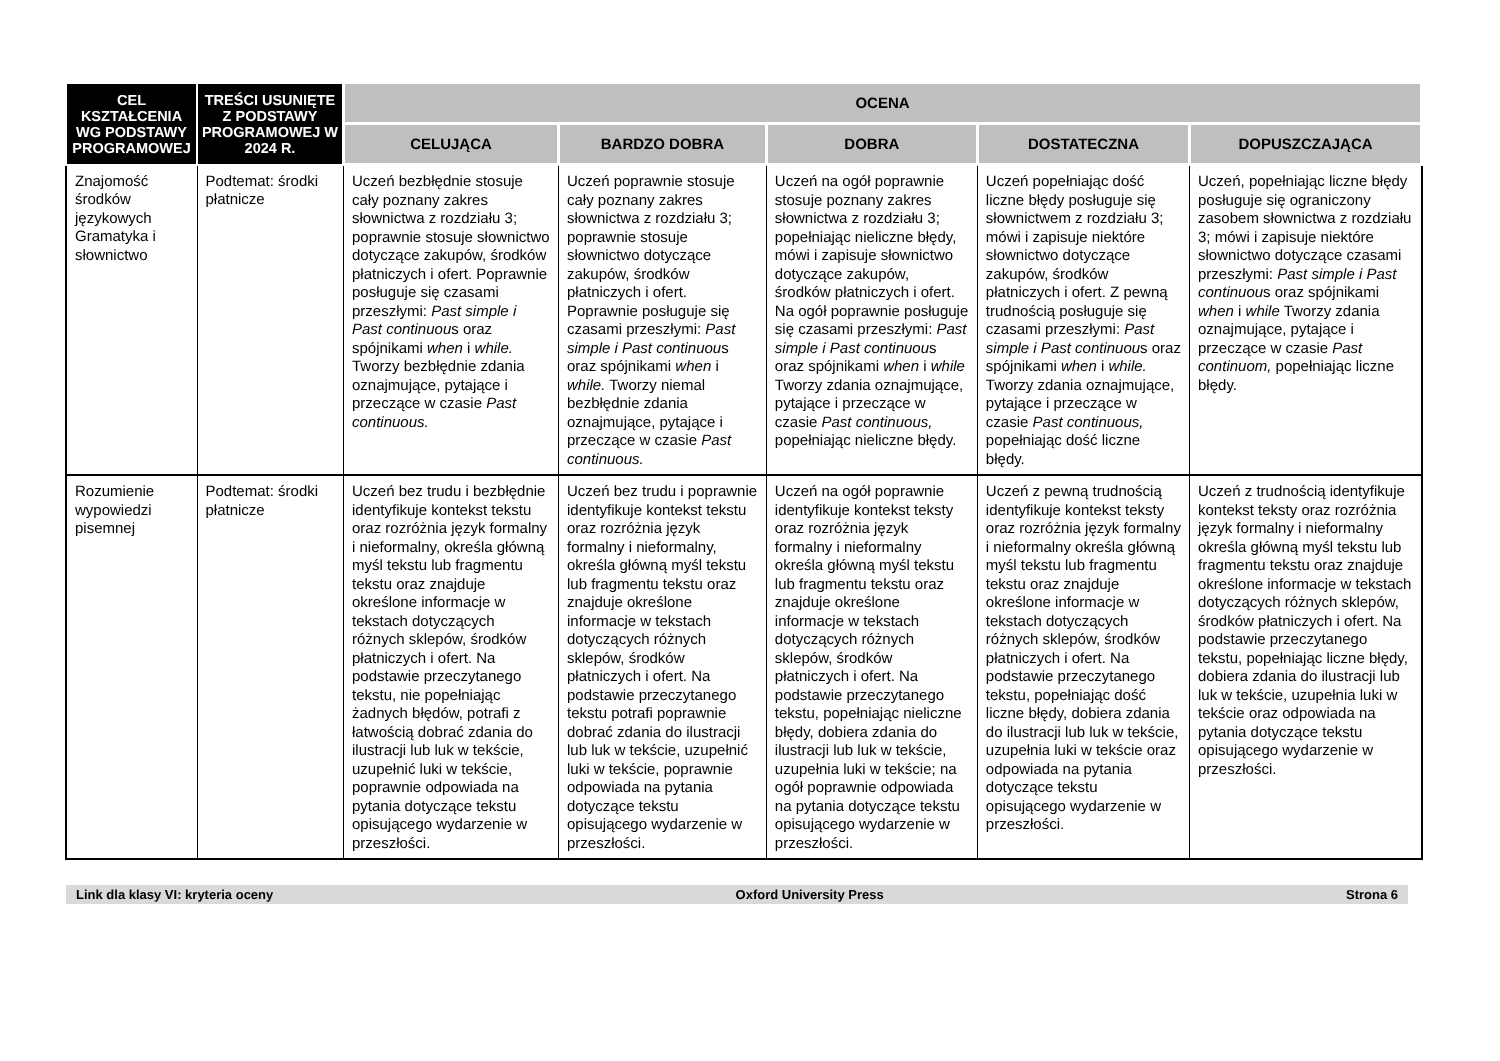| CEL KSZTAŁCENIA WG PODSTAWY PROGRAMOWEJ | TREŚCI USUNIĘTE Z PODSTAWY PROGRAMOWEJ W 2024 R. | OCENA | | | | |
| --- | --- | --- | --- | --- | --- | --- |
| | | CELUJĄCA | BARDZO DOBRA | DOBRA | DOSTATECZNA | DOPUSZCZAJĄCA |
| Znajomość środków językowych Gramatyka i słownictwo | Podtemat: środki płatnicze | Uczeń bezbłędnie stosuje cały poznany zakres słownictwa z rozdziału 3; poprawnie stosuje słownictwo dotyczące zakupów, środków płatniczych i ofert. Poprawnie posługuje się czasami przeszłymi: Past simple i Past continuou s oraz spójnikami when i while. Tworzy bezbłędnie zdania oznajmujące, pytające i przeczące w czasie Past continuous. | Uczeń poprawnie stosuje cały poznany zakres słownictwa z rozdziału 3; poprawnie stosuje słownictwo dotyczące zakupów, środków płatniczych i ofert. Poprawnie posługuje się czasami przeszłymi: Past simple i Past continuou s oraz spójnikami when i while. Tworzy niemal bezbłędnie zdania oznajmujące, pytające i przeczące w czasie Past continuous. | Uczeń na ogół poprawnie stosuje poznany zakres słownictwa z rozdziału 3; popełniając nieliczne błędy, mówi i zapisuje słownictwo dotyczące zakupów, środków płatniczych i ofert. Na ogół poprawnie posługuje się czasami przeszłymi: Past simple i Past continuou s oraz spójnikami when i while Tworzy zdania oznajmujące, pytające i przeczące w czasie Past continuous, popełniając nieliczne błędy. | Uczeń popełniając dość liczne błędy posługuje się słownictwem z rozdziału 3; mówi i zapisuje niektóre słownictwo dotyczące zakupów, środków płatniczych i ofert. Z pewną trudnością posługuje się czasami przeszłymi: Past simple i Past continuou s oraz spójnikami when i while. Tworzy zdania oznajmujące, pytające i przeczące w czasie Past continuous, popełniając dość liczne błędy. | Uczeń, popełniając liczne błędy posługuje się ograniczony zasobem słownictwa z rozdziału 3; mówi i zapisuje niektóre słownictwo dotyczące czasami przeszłymi: Past simple i Past continuou s oraz spójnikami when i while Tworzy zdania oznajmujące, pytające i przeczące w czasie Past continuom, popełniając liczne błędy. |
| Rozumienie wypowiedzi pisemnej | Podtemat: środki płatnicze | Uczeń bez trudu i bezbłędnie identyfikuje kontekst tekstu oraz rozróżnia język formalny i nieformalny, określa główną myśl tekstu lub fragmentu tekstu oraz znajduje określone informacje w tekstach dotyczących różnych sklepów, środków płatniczych i ofert. Na podstawie przeczytanego tekstu, nie popełniając żadnych błędów, potrafi z łatwością dobrać zdania do ilustracji lub luk w tekście, uzupełnić luki w tekście, poprawnie odpowiada na pytania dotyczące tekstu opisującego wydarzenie w przeszłości. | Uczeń bez trudu i poprawnie identyfikuje kontekst tekstu oraz rozróżnia język formalny i nieformalny, określa główną myśl tekstu lub fragmentu tekstu oraz znajduje określone informacje w tekstach dotyczących różnych sklepów, środków płatniczych i ofert. Na podstawie przeczytanego tekstu potrafi poprawnie dobrać zdania do ilustracji lub luk w tekście, uzupełnić luki w tekście, poprawnie odpowiada na pytania dotyczące tekstu opisującego wydarzenie w przeszłości. | Uczeń na ogół poprawnie identyfikuje kontekst teksty oraz rozróżnia język formalny i nieformalny określa główną myśl tekstu lub fragmentu tekstu oraz znajduje określone informacje w tekstach dotyczących różnych sklepów, środków płatniczych i ofert. Na podstawie przeczytanego tekstu, popełniając nieliczne błędy, dobiera zdania do ilustracji lub luk w tekście, uzupełnia luki w tekście; na ogół poprawnie odpowiada na pytania dotyczące tekstu opisującego wydarzenie w przeszłości. | Uczeń z pewną trudnością identyfikuje kontekst teksty oraz rozróżnia język formalny i nieformalny określa główną myśl tekstu lub fragmentu tekstu oraz znajduje określone informacje w tekstach dotyczących różnych sklepów, środków płatniczych i ofert. Na podstawie przeczytanego tekstu, popełniając dość liczne błędy, dobiera zdania do ilustracji lub luk w tekście, uzupełnia luki w tekście oraz odpowiada na pytania dotyczące tekstu opisującego wydarzenie w przeszłości. | Uczeń z trudnością identyfikuje kontekst teksty oraz rozróżnia język formalny i nieformalny określa główną myśl tekstu lub fragmentu tekstu oraz znajduje określone informacje w tekstach dotyczących różnych sklepów, środków płatniczych i ofert. Na podstawie przeczytanego tekstu, popełniając liczne błędy, dobiera zdania do ilustracji lub luk w tekście, uzupełnia luki w tekście oraz odpowiada na pytania dotyczące tekstu opisującego wydarzenie w przeszłości. |
Link dla klasy VI: kryteria oceny Oxford University Press Strona 6